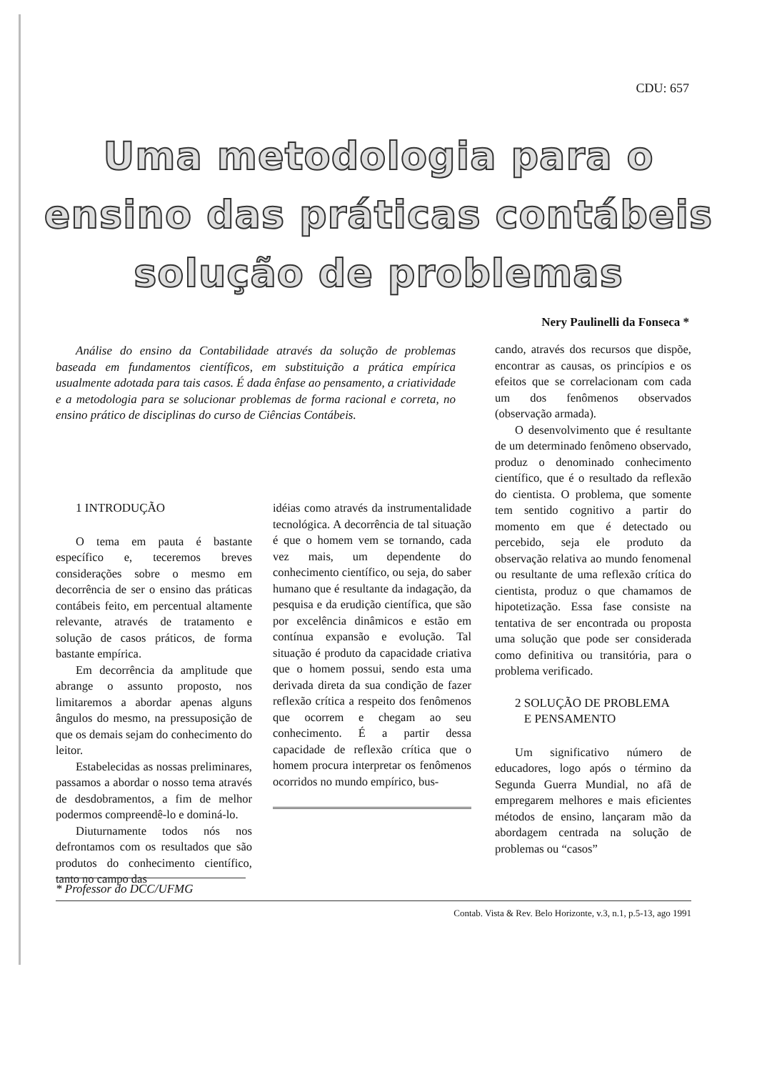CDU: 657
Uma metodologia para o ensino das práticas contábeis solução de problemas
Nery Paulinelli da Fonseca *
Análise do ensino da Contabilidade através da solução de problemas baseada em fundamentos científicos, em substituição a prática empírica usualmente adotada para tais casos. É dada ênfase ao pensamento, a criatividade e a metodologia para se solucionar problemas de forma racional e correta, no ensino prático de disciplinas do curso de Ciências Contábeis.
1 INTRODUÇÃO
O tema em pauta é bastante específico e, teceremos breves considerações sobre o mesmo em decorrência de ser o ensino das práticas contábeis feito, em percentual altamente relevante, através de tratamento e solução de casos práticos, de forma bastante empírica.
Em decorrência da amplitude que abrange o assunto proposto, nos limitaremos a abordar apenas alguns ângulos do mesmo, na pressuposição de que os demais sejam do conhecimento do leitor.
Estabelecidas as nossas preliminares, passamos a abordar o nosso tema através de desdobramentos, a fim de melhor podermos compreendê-lo e dominá-lo.
Diuturnamente todos nós nos defrontamos com os resultados que são produtos do conhecimento científico, tanto no campo das
idéias como através da instrumentalidade tecnológica. A decorrência de tal situação é que o homem vem se tornando, cada vez mais, um dependente do conhecimento científico, ou seja, do saber humano que é resultante da indagação, da pesquisa e da erudição científica, que são por excelência dinâmicos e estão em contínua expansão e evolução. Tal situação é produto da capacidade criativa que o homem possui, sendo esta uma derivada direta da sua condição de fazer reflexão crítica a respeito dos fenômenos que ocorrem e chegam ao seu conhecimento. É a partir dessa capacidade de reflexão crítica que o homem procura interpretar os fenômenos ocorridos no mundo empírico, bus-
cando, através dos recursos que dispõe, encontrar as causas, os princípios e os efeitos que se correlacionam com cada um dos fenômenos observados (observação armada).
O desenvolvimento que é resultante de um determinado fenômeno observado, produz o denominado conhecimento científico, que é o resultado da reflexão do cientista. O problema, que somente tem sentido cognitivo a partir do momento em que é detectado ou percebido, seja ele produto da observação relativa ao mundo fenomenal ou resultante de uma reflexão crítica do cientista, produz o que chamamos de hipotetização. Essa fase consiste na tentativa de ser encontrada ou proposta uma solução que pode ser considerada como definitiva ou transitória, para o problema verificado.
2 SOLUÇÃO DE PROBLEMA
E PENSAMENTO
Um significativo número de educadores, logo após o término da Segunda Guerra Mundial, no afã de empregarem melhores e mais eficientes métodos de ensino, lançaram mão da abordagem centrada na solução de problemas ou “casos”
* Professor do DCC/UFMG
Contab. Vista & Rev. Belo Horizonte, v.3, n.1, p.5-13, ago 1991